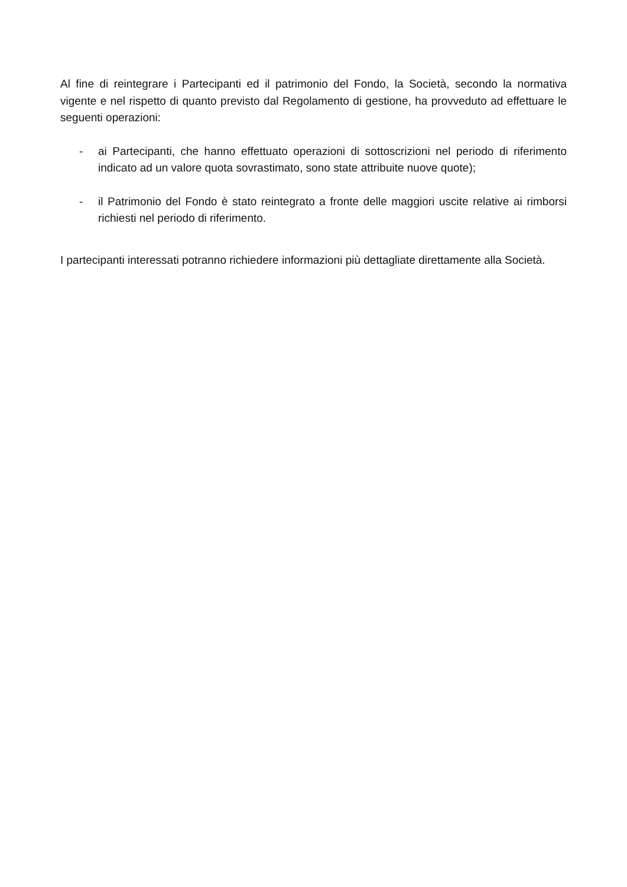Al fine di reintegrare i Partecipanti ed il patrimonio del Fondo, la Società, secondo la normativa vigente e nel rispetto di quanto previsto dal Regolamento di gestione, ha provveduto ad effettuare le seguenti operazioni:
- ai Partecipanti, che hanno effettuato operazioni di sottoscrizioni nel periodo di riferimento indicato ad un valore quota sovrastimato, sono state attribuite nuove quote);
- il Patrimonio del Fondo è stato reintegrato a fronte delle maggiori uscite relative ai rimborsi richiesti nel periodo di riferimento.
I partecipanti interessati potranno richiedere informazioni più dettagliate direttamente alla Società.